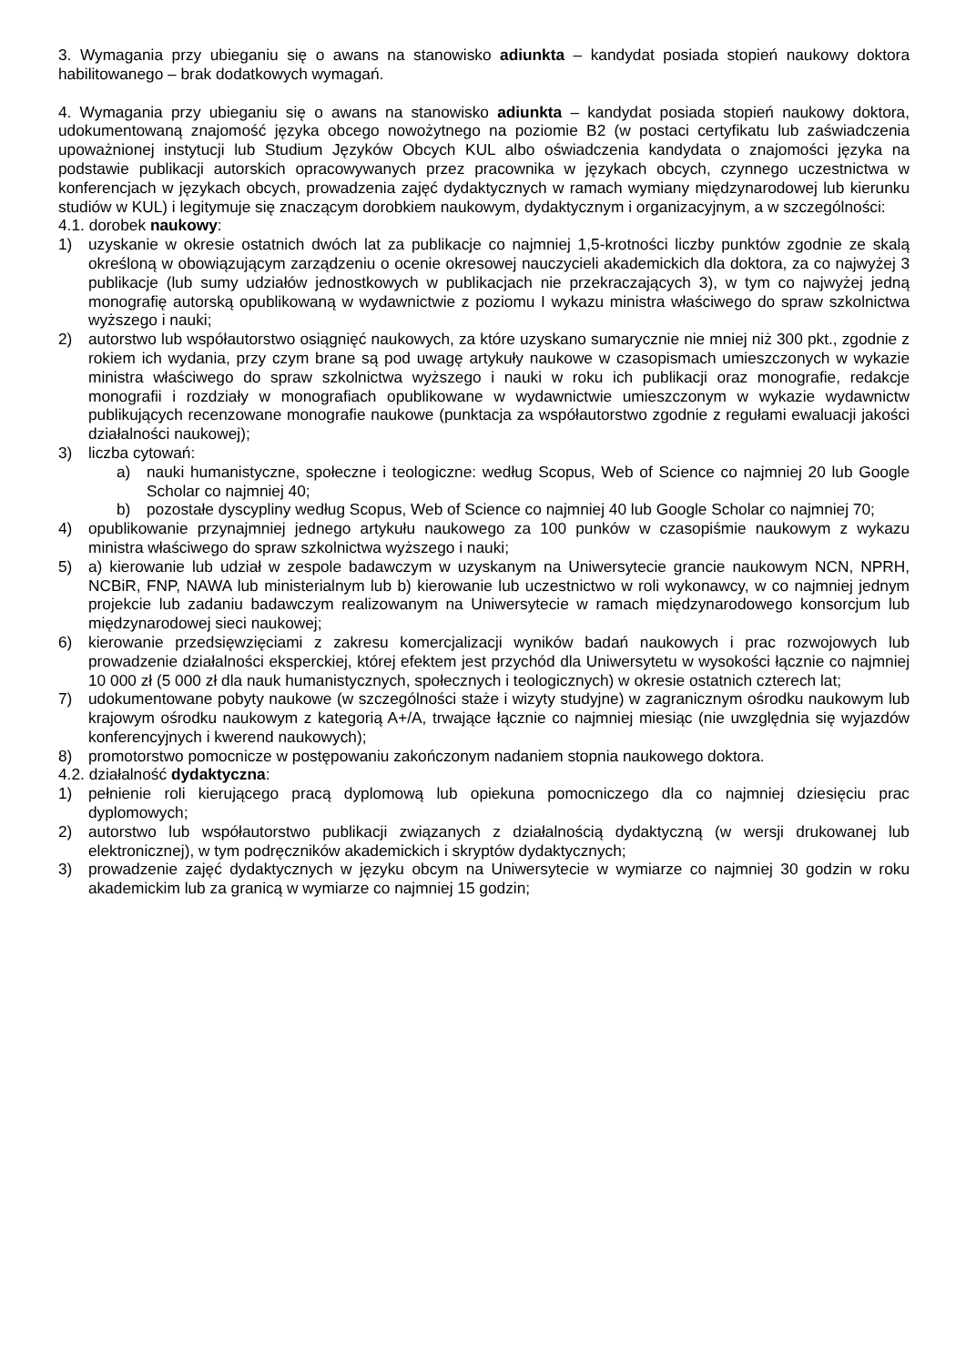3. Wymagania przy ubieganiu się o awans na stanowisko adiunkta – kandydat posiada stopień naukowy doktora habilitowanego – brak dodatkowych wymagań.
4. Wymagania przy ubieganiu się o awans na stanowisko adiunkta – kandydat posiada stopień naukowy doktora, udokumentowaną znajomość języka obcego nowożytnego na poziomie B2 (w postaci certyfikatu lub zaświadczenia upoważnionej instytucji lub Studium Języków Obcych KUL albo oświadczenia kandydata o znajomości języka na podstawie publikacji autorskich opracowywanych przez pracownika w językach obcych, czynnego uczestnictwa w konferencjach w językach obcych, prowadzenia zajęć dydaktycznych w ramach wymiany międzynarodowej lub kierunku studiów w KUL) i legitymuje się znaczącym dorobkiem naukowym, dydaktycznym i organizacyjnym, a w szczególności:
4.1. dorobek naukowy:
1) uzyskanie w okresie ostatnich dwóch lat za publikacje co najmniej 1,5-krotności liczby punktów zgodnie ze skalą określoną w obowiązującym zarządzeniu o ocenie okresowej nauczycieli akademickich dla doktora, za co najwyżej 3 publikacje (lub sumy udziałów jednostkowych w publikacjach nie przekraczających 3), w tym co najwyżej jedną monografię autorską opublikowaną w wydawnictwie z poziomu I wykazu ministra właściwego do spraw szkolnictwa wyższego i nauki;
2) autorstwo lub współautorstwo osiągnięć naukowych, za które uzyskano sumarycznie nie mniej niż 300 pkt., zgodnie z rokiem ich wydania, przy czym brane są pod uwagę artykuły naukowe w czasopismach umieszczonych w wykazie ministra właściwego do spraw szkolnictwa wyższego i nauki w roku ich publikacji oraz monografie, redakcje monografii i rozdziały w monografiach opublikowane w wydawnictwie umieszczonym w wykazie wydawnictw publikujących recenzowane monografie naukowe (punktacja za współautorstwo zgodnie z regułami ewaluacji jakości działalności naukowej);
3) liczba cytowań:
a) nauki humanistyczne, społeczne i teologiczne: według Scopus, Web of Science co najmniej 20 lub Google Scholar co najmniej 40;
b) pozostałe dyscypliny według Scopus, Web of Science co najmniej 40 lub Google Scholar co najmniej 70;
4) opublikowanie przynajmniej jednego artykułu naukowego za 100 punków w czasopiśmie naukowym z wykazu ministra właściwego do spraw szkolnictwa wyższego i nauki;
5) a) kierowanie lub udział w zespole badawczym w uzyskanym na Uniwersytecie grancie naukowym NCN, NPRH, NCBiR, FNP, NAWA lub ministerialnym lub b) kierowanie lub uczestnictwo w roli wykonawcy, w co najmniej jednym projekcie lub zadaniu badawczym realizowanym na Uniwersytecie w ramach międzynarodowego konsorcjum lub międzynarodowej sieci naukowej;
6) kierowanie przedsięwzięciami z zakresu komercjalizacji wyników badań naukowych i prac rozwojowych lub prowadzenie działalności eksperckiej, której efektem jest przychód dla Uniwersytetu w wysokości łącznie co najmniej 10 000 zł (5 000 zł dla nauk humanistycznych, społecznych i teologicznych) w okresie ostatnich czterech lat;
7) udokumentowane pobyty naukowe (w szczególności staże i wizyty studyjne) w zagranicznym ośrodku naukowym lub krajowym ośrodku naukowym z kategorią A+/A, trwające łącznie co najmniej miesiąc (nie uwzględnia się wyjazdów konferencyjnych i kwerend naukowych);
8) promotorstwo pomocnicze w postępowaniu zakończonym nadaniem stopnia naukowego doktora.
4.2. działalność dydaktyczna:
1) pełnienie roli kierującego pracą dyplomową lub opiekuna pomocniczego dla co najmniej dziesięciu prac dyplomowych;
2) autorstwo lub współautorstwo publikacji związanych z działalnością dydaktyczną (w wersji drukowanej lub elektronicznej), w tym podręczników akademickich i skryptów dydaktycznych;
3) prowadzenie zajęć dydaktycznych w języku obcym na Uniwersytecie w wymiarze co najmniej 30 godzin w roku akademickim lub za granicą w wymiarze co najmniej 15 godzin;